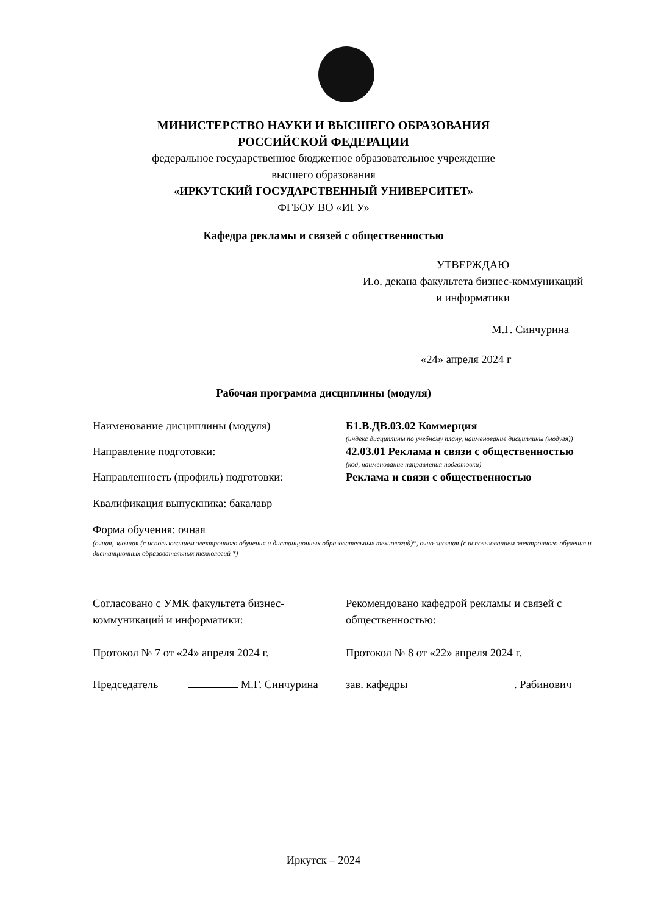МИНИСТЕРСТВО НАУКИ И ВЫСШЕГО ОБРАЗОВАНИЯ
РОССИЙСКОЙ ФЕДЕРАЦИИ
федеральное государственное бюджетное образовательное учреждение
высшего образования
«ИРКУТСКИЙ ГОСУДАРСТВЕННЫЙ УНИВЕРСИТЕТ»
ФГБОУ ВО «ИГУ»
Кафедра рекламы и связей с общественностью
УТВЕРЖДАЮ
И.о. декана факультета бизнес-коммуникаций
и информатики
М.Г. Синчурина
«24» апреля 2024 г
Рабочая программа дисциплины (модуля)
Наименование дисциплины (модуля) Б1.В.ДВ.03.02 Коммерция
(индекс дисциплины по учебному плану, наименование дисциплины (модуля))
Направление подготовки: 42.03.01 Реклама и связи с общественностью
(код, наименование направления подготовки)
Направленность (профиль) подготовки: Реклама и связи с общественностью
Квалификация выпускника: бакалавр
Форма обучения: очная
(очная, заочная (с использованием электронного обучения и дистанционных образовательных технологий)*, очно-заочная (с использованием электронного обучения и дистанционных образовательных технологий *)
Согласовано с УМК факультета бизнес-коммуникаций и информатики:
Рекомендовано кафедрой рекламы и связей с общественностью:
Протокол № 7 от «24» апреля 2024 г. Протокол № 8 от «22» апреля 2024 г.
Председатель М.Г. Синчурина зав. кафедры . Рабинович
Иркутск – 2024